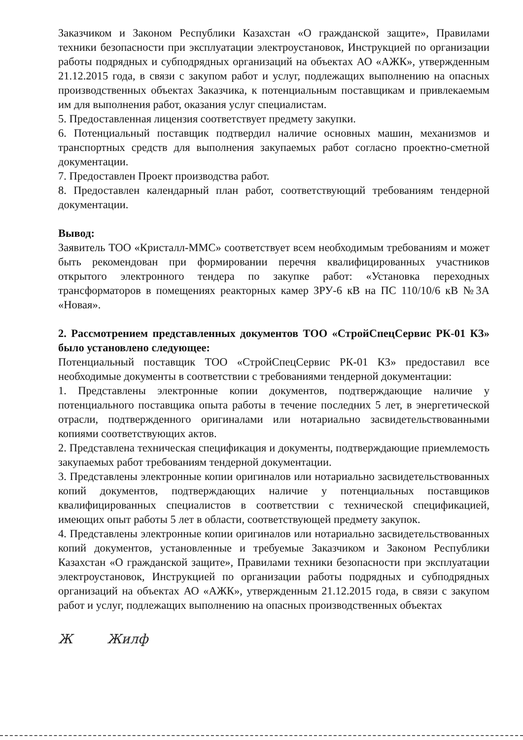Заказчиком и Законом Республики Казахстан «О гражданской защите», Правилами техники безопасности при эксплуатации электроустановок, Инструкцией по организации работы подрядных и субподрядных организаций на объектах АО «АЖК», утвержденным 21.12.2015 года, в связи с закупом работ и услуг, подлежащих выполнению на опасных производственных объектах Заказчика, к потенциальным поставщикам и привлекаемым им для выполнения работ, оказания услуг специалистам.
5. Предоставленная лицензия соответствует предмету закупки.
6. Потенциальный поставщик подтвердил наличие основных машин, механизмов и транспортных средств для выполнения закупаемых работ согласно проектно-сметной документации.
7. Предоставлен Проект производства работ.
8. Предоставлен календарный план работ, соответствующий требованиям тендерной документации.
Вывод:
Заявитель ТОО «Кристалл-ММС» соответствует всем необходимым требованиям и может быть рекомендован при формировании перечня квалифицированных участников открытого электронного тендера по закупке работ: «Установка переходных трансформаторов в помещениях реакторных камер ЗРУ-6 кВ на ПС 110/10/6 кВ №3А «Новая».
2. Рассмотрением представленных документов ТОО «СтройСпецСервис РК-01 КЗ» было установлено следующее:
Потенциальный поставщик ТОО «СтройСпецСервис РК-01 КЗ» предоставил все необходимые документы в соответствии с требованиями тендерной документации:
1. Представлены электронные копии документов, подтверждающие наличие у потенциального поставщика опыта работы в течение последних 5 лет, в энергетической отрасли, подтвержденного оригиналами или нотариально засвидетельствованными копиями соответствующих актов.
2. Представлена техническая спецификация и документы, подтверждающие приемлемость закупаемых работ требованиям тендерной документации.
3. Представлены электронные копии оригиналов или нотариально засвидетельствованных копий документов, подтверждающих наличие у потенциальных поставщиков квалифицированных специалистов в соответствии с технической спецификацией, имеющих опыт работы 5 лет в области, соответствующей предмету закупок.
4. Представлены электронные копии оригиналов или нотариально засвидетельствованных копий документов, установленные и требуемые Заказчиком и Законом Республики Казахстан «О гражданской защите», Правилами техники безопасности при эксплуатации электроустановок, Инструкцией по организации работы подрядных и субподрядных организаций на объектах АО «АЖК», утвержденным 21.12.2015 года, в связи с закупом работ и услуг, подлежащих выполнению на опасных производственных объектах
Ж Жилф